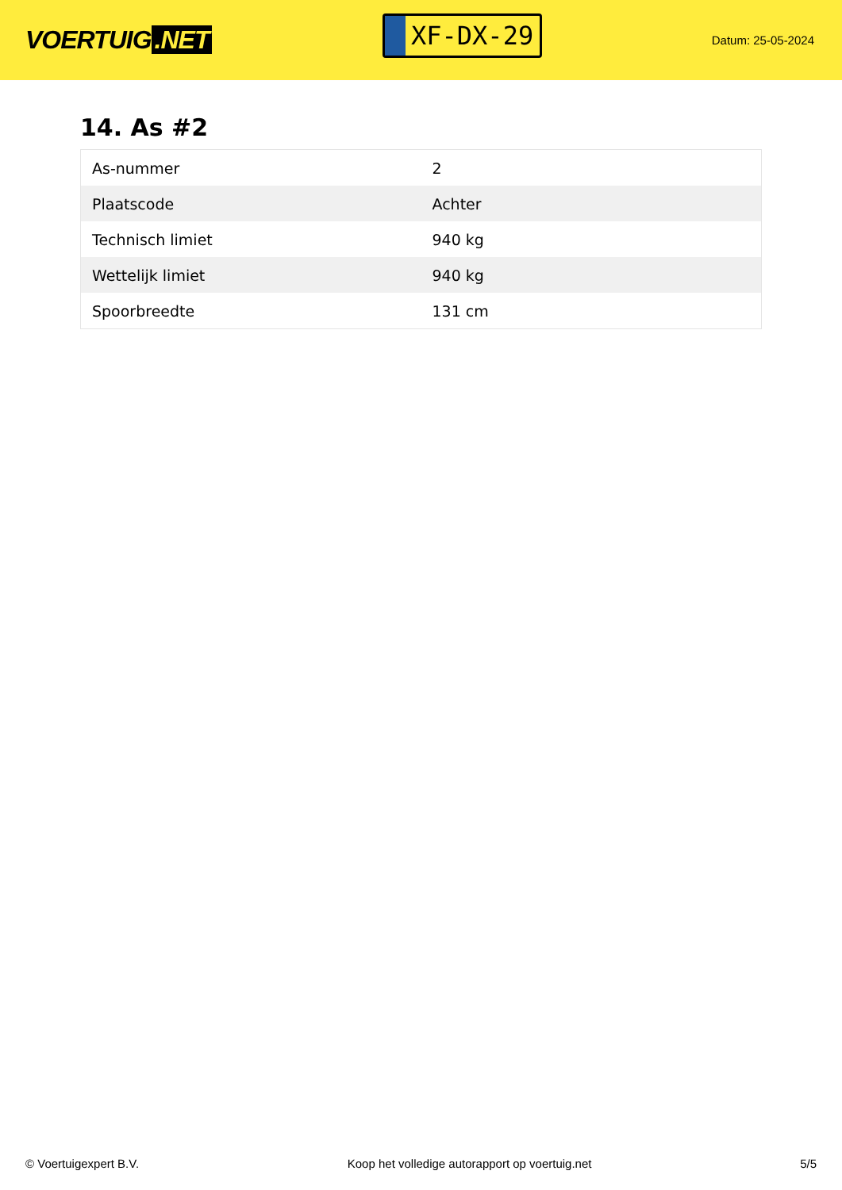VOERTUIG.NET
XF-DX-29
Datum: 25-05-2024
14. As #2
| As-nummer | 2 |
| Plaatscode | Achter |
| Technisch limiet | 940 kg |
| Wettelijk limiet | 940 kg |
| Spoorbreedte | 131 cm |
© Voertuigexpert B.V. Koop het volledige autorapport op voertuig.net 5/5